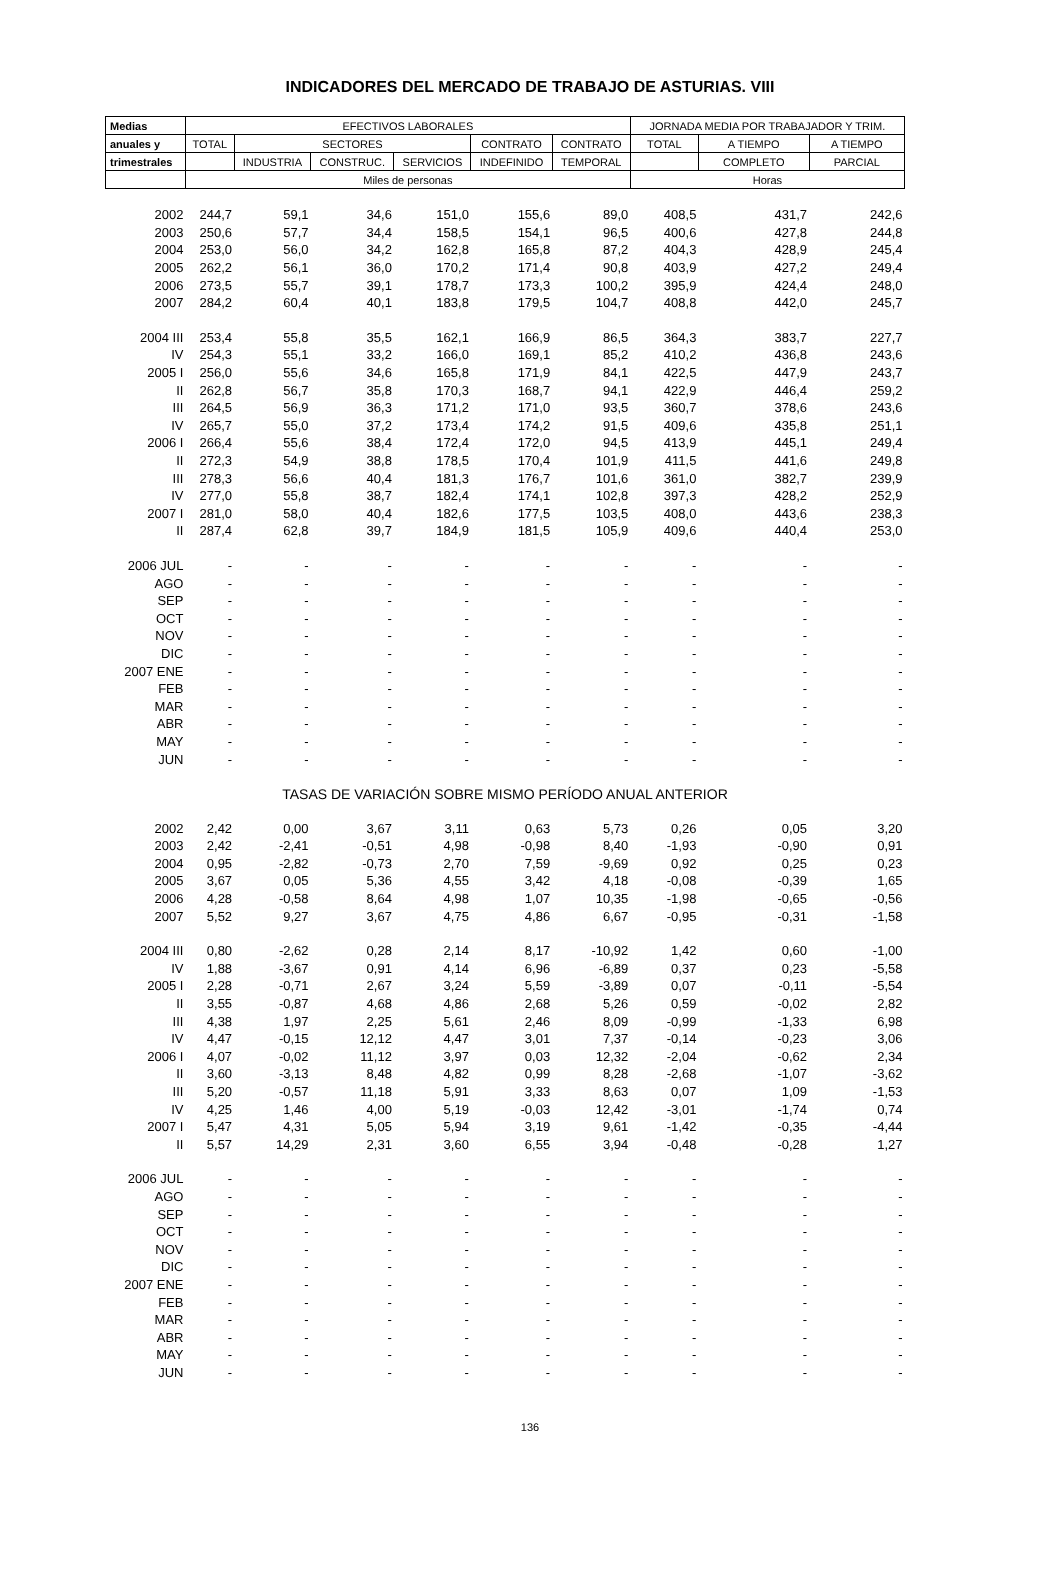INDICADORES DEL MERCADO DE TRABAJO DE ASTURIAS. VIII
| Medias | EFECTIVOS LABORALES | | | | | | JORNADA MEDIA POR TRABAJADOR Y TRIM. | | |
| --- | --- | --- | --- | --- | --- | --- | --- | --- | --- |
| anuales y | TOTAL | SECTORES | | | CONTRATO | CONTRATO | TOTAL | A TIEMPO | A TIEMPO |
| trimestrales | | INDUSTRIA | CONSTRUC. | SERVICIOS | INDEFINIDO | TEMPORAL | | COMPLETO | PARCIAL |
| | Miles de personas | | | | | | Horas | | |
| 2002 | 244,7 | 59,1 | 34,6 | 151,0 | 155,6 | 89,0 | 408,5 | 431,7 | 242,6 |
| 2003 | 250,6 | 57,7 | 34,4 | 158,5 | 154,1 | 96,5 | 400,6 | 427,8 | 244,8 |
| 2004 | 253,0 | 56,0 | 34,2 | 162,8 | 165,8 | 87,2 | 404,3 | 428,9 | 245,4 |
| 2005 | 262,2 | 56,1 | 36,0 | 170,2 | 171,4 | 90,8 | 403,9 | 427,2 | 249,4 |
| 2006 | 273,5 | 55,7 | 39,1 | 178,7 | 173,3 | 100,2 | 395,9 | 424,4 | 248,0 |
| 2007 | 284,2 | 60,4 | 40,1 | 183,8 | 179,5 | 104,7 | 408,8 | 442,0 | 245,7 |
| 2004 III | 253,4 | 55,8 | 35,5 | 162,1 | 166,9 | 86,5 | 364,3 | 383,7 | 227,7 |
| IV | 254,3 | 55,1 | 33,2 | 166,0 | 169,1 | 85,2 | 410,2 | 436,8 | 243,6 |
| 2005 I | 256,0 | 55,6 | 34,6 | 165,8 | 171,9 | 84,1 | 422,5 | 447,9 | 243,7 |
| II | 262,8 | 56,7 | 35,8 | 170,3 | 168,7 | 94,1 | 422,9 | 446,4 | 259,2 |
| III | 264,5 | 56,9 | 36,3 | 171,2 | 171,0 | 93,5 | 360,7 | 378,6 | 243,6 |
| IV | 265,7 | 55,0 | 37,2 | 173,4 | 174,2 | 91,5 | 409,6 | 435,8 | 251,1 |
| 2006 I | 266,4 | 55,6 | 38,4 | 172,4 | 172,0 | 94,5 | 413,9 | 445,1 | 249,4 |
| II | 272,3 | 54,9 | 38,8 | 178,5 | 170,4 | 101,9 | 411,5 | 441,6 | 249,8 |
| III | 278,3 | 56,6 | 40,4 | 181,3 | 176,7 | 101,6 | 361,0 | 382,7 | 239,9 |
| IV | 277,0 | 55,8 | 38,7 | 182,4 | 174,1 | 102,8 | 397,3 | 428,2 | 252,9 |
| 2007 I | 281,0 | 58,0 | 40,4 | 182,6 | 177,5 | 103,5 | 408,0 | 443,6 | 238,3 |
| II | 287,4 | 62,8 | 39,7 | 184,9 | 181,5 | 105,9 | 409,6 | 440,4 | 253,0 |
| 2006 JUL | - | - | - | - | - | - | - | - | - |
| AGO | - | - | - | - | - | - | - | - | - |
| SEP | - | - | - | - | - | - | - | - | - |
| OCT | - | - | - | - | - | - | - | - | - |
| NOV | - | - | - | - | - | - | - | - | - |
| DIC | - | - | - | - | - | - | - | - | - |
| 2007 ENE | - | - | - | - | - | - | - | - | - |
| FEB | - | - | - | - | - | - | - | - | - |
| MAR | - | - | - | - | - | - | - | - | - |
| ABR | - | - | - | - | - | - | - | - | - |
| MAY | - | - | - | - | - | - | - | - | - |
| JUN | - | - | - | - | - | - | - | - | - |
| TASAS DE VARIACIÓN SOBRE MISMO PERÍODO ANUAL ANTERIOR | | | | | | | | | |
| 2002 | 2,42 | 0,00 | 3,67 | 3,11 | 0,63 | 5,73 | 0,26 | 0,05 | 3,20 |
| 2003 | 2,42 | -2,41 | -0,51 | 4,98 | -0,98 | 8,40 | -1,93 | -0,90 | 0,91 |
| 2004 | 0,95 | -2,82 | -0,73 | 2,70 | 7,59 | -9,69 | 0,92 | 0,25 | 0,23 |
| 2005 | 3,67 | 0,05 | 5,36 | 4,55 | 3,42 | 4,18 | -0,08 | -0,39 | 1,65 |
| 2006 | 4,28 | -0,58 | 8,64 | 4,98 | 1,07 | 10,35 | -1,98 | -0,65 | -0,56 |
| 2007 | 5,52 | 9,27 | 3,67 | 4,75 | 4,86 | 6,67 | -0,95 | -0,31 | -1,58 |
| 2004 III | 0,80 | -2,62 | 0,28 | 2,14 | 8,17 | -10,92 | 1,42 | 0,60 | -1,00 |
| IV | 1,88 | -3,67 | 0,91 | 4,14 | 6,96 | -6,89 | 0,37 | 0,23 | -5,58 |
| 2005 I | 2,28 | -0,71 | 2,67 | 3,24 | 5,59 | -3,89 | 0,07 | -0,11 | -5,54 |
| II | 3,55 | -0,87 | 4,68 | 4,86 | 2,68 | 5,26 | 0,59 | -0,02 | 2,82 |
| III | 4,38 | 1,97 | 2,25 | 5,61 | 2,46 | 8,09 | -0,99 | -1,33 | 6,98 |
| IV | 4,47 | -0,15 | 12,12 | 4,47 | 3,01 | 7,37 | -0,14 | -0,23 | 3,06 |
| 2006 I | 4,07 | -0,02 | 11,12 | 3,97 | 0,03 | 12,32 | -2,04 | -0,62 | 2,34 |
| II | 3,60 | -3,13 | 8,48 | 4,82 | 0,99 | 8,28 | -2,68 | -1,07 | -3,62 |
| III | 5,20 | -0,57 | 11,18 | 5,91 | 3,33 | 8,63 | 0,07 | 1,09 | -1,53 |
| IV | 4,25 | 1,46 | 4,00 | 5,19 | -0,03 | 12,42 | -3,01 | -1,74 | 0,74 |
| 2007 I | 5,47 | 4,31 | 5,05 | 5,94 | 3,19 | 9,61 | -1,42 | -0,35 | -4,44 |
| II | 5,57 | 14,29 | 2,31 | 3,60 | 6,55 | 3,94 | -0,48 | -0,28 | 1,27 |
| 2006 JUL | - | - | - | - | - | - | - | - | - |
| AGO | - | - | - | - | - | - | - | - | - |
| SEP | - | - | - | - | - | - | - | - | - |
| OCT | - | - | - | - | - | - | - | - | - |
| NOV | - | - | - | - | - | - | - | - | - |
| DIC | - | - | - | - | - | - | - | - | - |
| 2007 ENE | - | - | - | - | - | - | - | - | - |
| FEB | - | - | - | - | - | - | - | - | - |
| MAR | - | - | - | - | - | - | - | - | - |
| ABR | - | - | - | - | - | - | - | - | - |
| MAY | - | - | - | - | - | - | - | - | - |
| JUN | - | - | - | - | - | - | - | - | - |
136